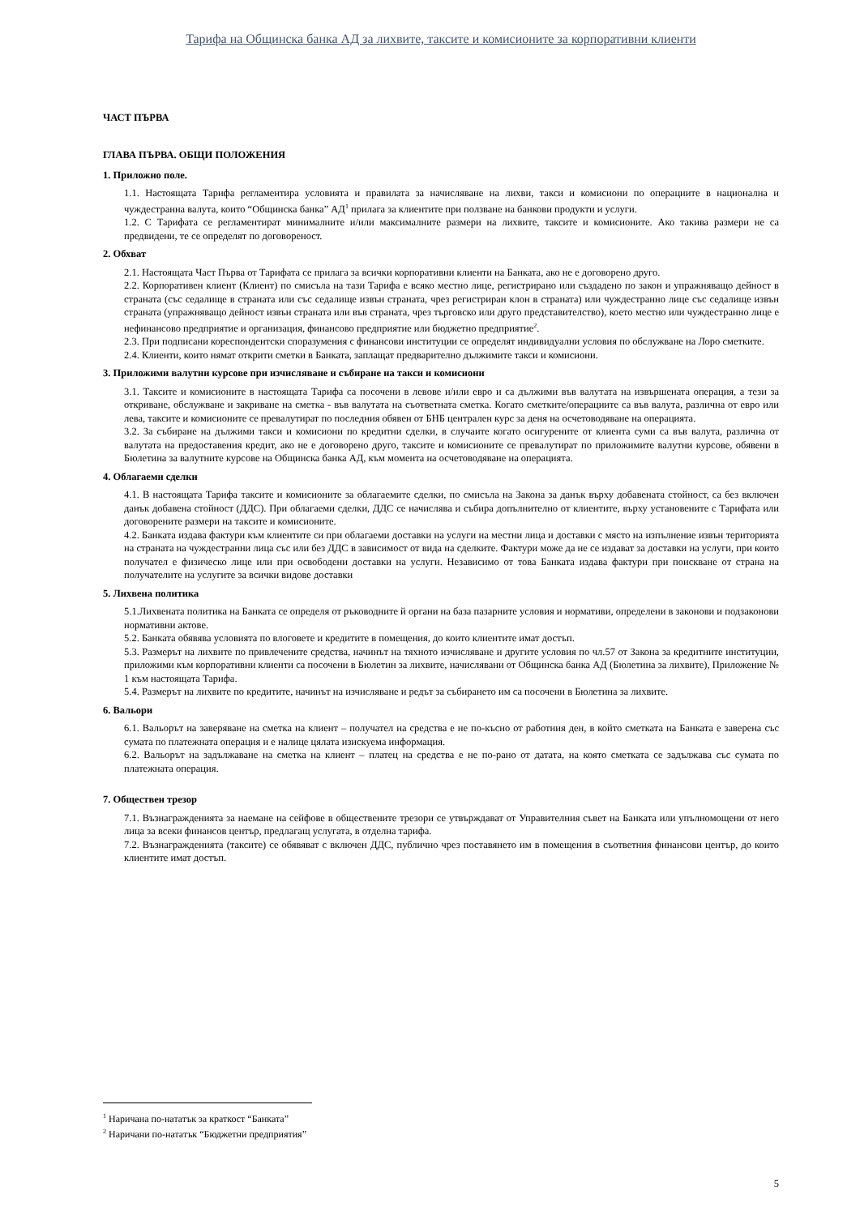Тарифа на Общинска банка АД за лихвите, таксите и комисионите за корпоративни клиенти
ЧАСТ ПЪРВА
ГЛАВА ПЪРВА. ОБЩИ ПОЛОЖЕНИЯ
1. Приложно поле.
1.1. Настоящата Тарифа регламентира условията и правилата за начисляване на лихви, такси и комисиони по операциите в национална и чуждестранна валута, които “Общинска банка” АД<sup>1</sup> прилага за клиентите при ползване на банкови продукти и услуги.
1.2. С Тарифата се регламентират минималните и/или максималните размери на лихвите, таксите и комисионите. Ако такива размери не са предвидени, те се определят по договореност.
2. Обхват
2.1. Настоящата Част Първа от Тарифата се прилага за всички корпоративни клиенти на Банката, ако не е договорено друго.
2.2. Корпоративен клиент (Клиент) по смисъла на тази Тарифа е всяко местно лице, регистрирано или създадено по закон и упражняващо дейност в страната (със седалище в страната или със седалище извън страната, чрез регистриран клон в страната) или чуждестранно лице със седалище извън страната (упражняващо дейност извън страната или във страната, чрез търговско или друго представителство), което местно или чуждестранно лице е нефинансово предприятие и организация, финансово предприятие или бюджетно предприятие<sup>2</sup>.
2.3. При подписани кореспондентски споразумения с финансови институции се определят индивидуални условия по обслужване на Лоро сметките.
2.4. Клиенти, които нямат открити сметки в Банката, заплащат предварително дължимите такси и комисиони.
3. Приложими валутни курсове при изчисляване и събиране на такси и комисиони
3.1. Таксите и комисионите в настоящата Тарифа са посочени в левове и/или евро и са дължими във валутата на извършената операция, а тези за откриване, обслужване и закриване на сметка - във валутата на съответната сметка. Когато сметките/операциите са във валута, различна от евро или лева, таксите и комисионите се превалутират по последния обявен от БНБ централен курс за деня на осчетоводяване на операцията.
3.2. За събиране на дължими такси и комисиони по кредитни сделки, в случаите когато осигурените от клиента суми са във валута, различна от валутата на предоставения кредит, ако не е договорено друго, таксите и комисионите се превалутират по приложимите валутни курсове, обявени в Бюлетина за валутните курсове на Общинска банка АД, към момента на осчетоводяване на операцията.
4. Облагаеми сделки
4.1. В настоящата Тарифа таксите и комисионите за облагаемите сделки, по смисъла на Закона за данък върху добавената стойност, са без включен данък добавена стойност (ДДС). При облагаеми сделки, ДДС се начислява и събира допълнително от клиентите, върху установените с Тарифата или договорените размери на таксите и комисионите.
4.2. Банката издава фактури към клиентите си при облагаеми доставки на услуги на местни лица и доставки с място на изпълнение извън територията на страната на чуждестранни лица със или без ДДС в зависимост от вида на сделките. Фактури може да не се издават за доставки на услуги, при които получател е физическо лице или при освободени доставки на услуги. Независимо от това Банката издава фактури при поискване от страна на получателите на услугите за всички видове доставки
5. Лихвена политика
5.1.Лихвената политика на Банката се определя от ръководните й органи на база пазарните условия и нормативи, определени в законови и подзаконови нормативни актове.
5.2. Банката обявява условията по влоговете и кредитите в помещения, до които клиентите имат достъп.
5.3. Размерът на лихвите по привлечените средства, начинът на тяхното изчисляване и другите условия по чл.57 от Закона за кредитните институции, приложими към корпоративни клиенти са посочени в Бюлетин за лихвите, начислявани от Общинска банка АД (Бюлетина за лихвите), Приложение № 1 към настоящата Тарифа.
5.4. Размерът на лихвите по кредитите, начинът на изчисляване и редът за събирането им са посочени в Бюлетина за лихвите.
6. Вальори
6.1. Вальорът на заверяване на сметка на клиент – получател на средства е не по-късно от работния ден, в който сметката на Банката е заверена със сумата по платежната операция и е налице цялата изискуема информация.
6.2. Вальорът на задължаване на сметка на клиент – платец на средства е не по-рано от датата, на която сметката се задължава със сумата по платежната операция.
7. Обществен трезор
7.1. Възнагражденията за наемане на сейфове в обществените трезори се утвърждават от Управителния съвет на Банката или упълномощени от него лица за всеки финансов център, предлагащ услугата, в отделна тарифа.
7.2. Възнагражденията (таксите) се обявяват с включен ДДС, публично чрез поставянето им в помещения в съответния финансови център, до които клиентите имат достъп.
<sup>1</sup> Наричана по-нататък за краткост “Банката”
<sup>2</sup> Наричани по-нататък “Бюджетни предприятия”
5